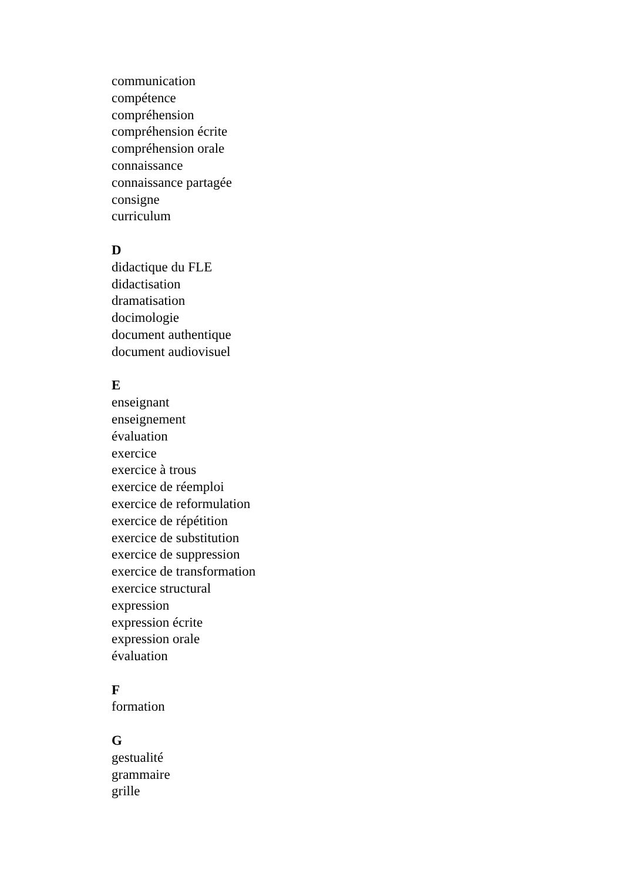communication
compétence
compréhension
compréhension écrite
compréhension orale
connaissance
connaissance partagée
consigne
curriculum
D
didactique du FLE
didactisation
dramatisation
docimologie
document authentique
document audiovisuel
E
enseignant
enseignement
évaluation
exercice
exercice à trous
exercice de réemploi
exercice de reformulation
exercice de répétition
exercice de substitution
exercice de suppression
exercice de transformation
exercice structural
expression
expression écrite
expression orale
évaluation
F
formation
G
gestualité
grammaire
grille